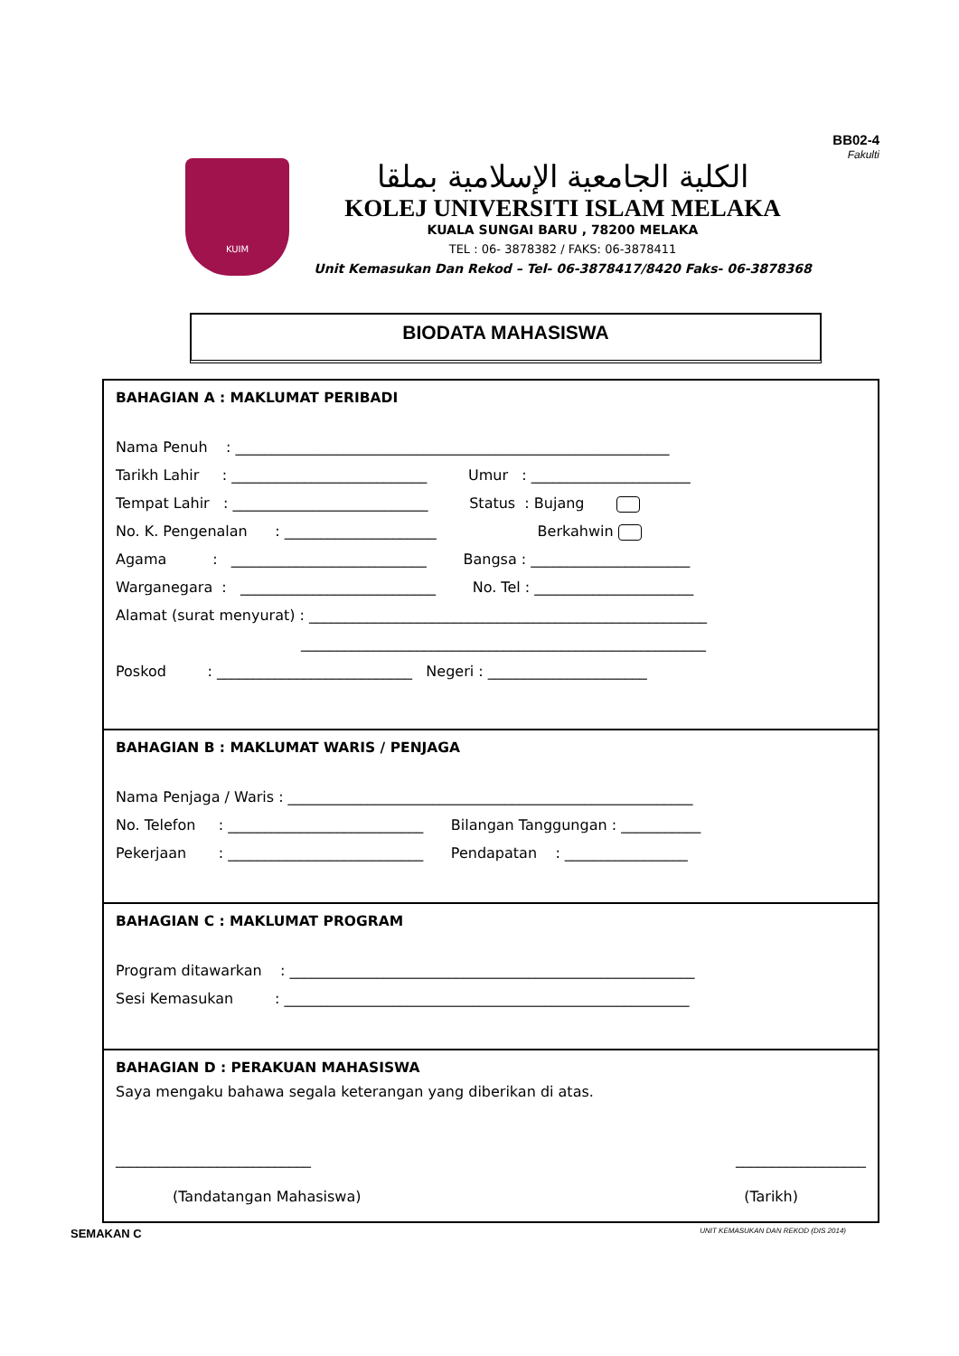BB02-4
Fakulti
KUIM
الكلية الجامعية الإسلامية بملقا
KOLEJ UNIVERSITI ISLAM MELAKA
KUALA SUNGAI BARU , 78200 MELAKA
TEL : 06- 3878382 / FAKS: 06-3878411
Unit Kemasukan Dan Rekod – Tel- 06-3878417/8420 Faks- 06-3878368
BIODATA MAHASISWA
BAHAGIAN A : MAKLUMAT PERIBADI
Nama Penuh : ____________________________________________________________
Tarikh Lahir : ___________________________ Umur : ______________________
Tempat Lahir : ___________________________ Status : Bujang
No. K. Pengenalan : _____________________ Berkahwin
Agama : ___________________________ Bangsa : ______________________
Warganegara : ___________________________ No. Tel : ______________________
Alamat (surat menyurat) : _______________________________________________________
________________________________________________________
Poskod : ___________________________ Negeri : ______________________
BAHAGIAN B : MAKLUMAT WARIS / PENJAGA
Nama Penjaga / Waris : ________________________________________________________
No. Telefon : ___________________________ Bilangan Tanggungan : ___________
Pekerjaan : ___________________________ Pendapatan : _________________
BAHAGIAN C : MAKLUMAT PROGRAM
Program ditawarkan : ________________________________________________________
Sesi Kemasukan : ________________________________________________________
BAHAGIAN D : PERAKUAN MAHASISWA
Saya mengaku bahawa segala keterangan yang diberikan di atas.
___________________________ __________________
(Tandatangan Mahasiswa) (Tarikh)
SEMAKAN C
UNIT KEMASUKAN DAN REKOD (DIS 2014)